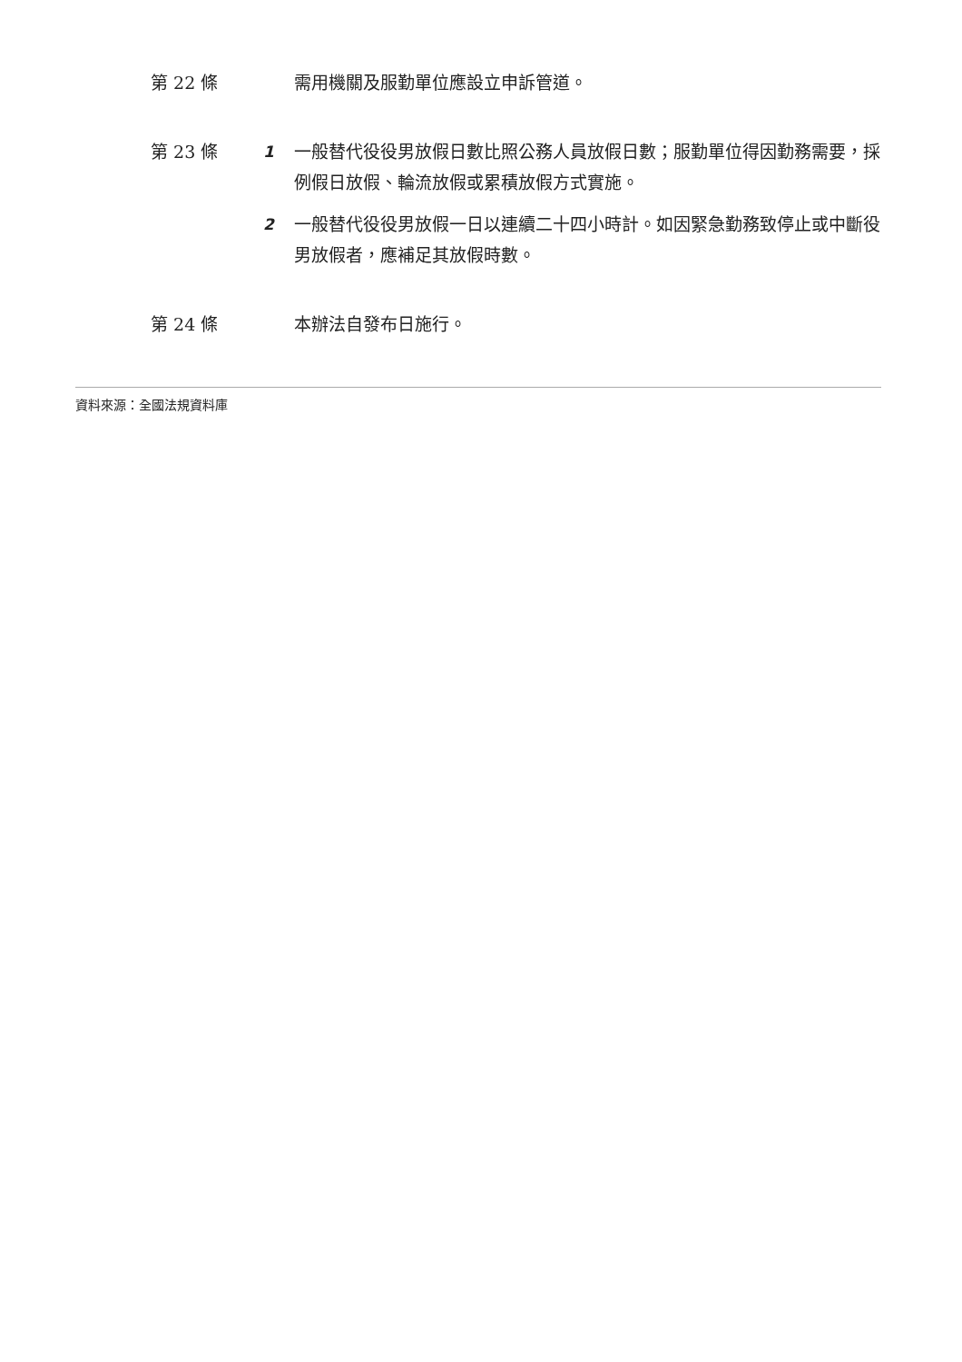第 22 條 需用機關及服勤單位應設立申訴管道。
第 23 條 1 一般替代役役男放假日數比照公務人員放假日數；服勤單位得因勤務需要，採例假日放假、輪流放假或累積放假方式實施。
2 一般替代役役男放假一日以連續二十四小時計。如因緊急勤務致停止或中斷役男放假者，應補足其放假時數。
第 24 條 本辦法自發布日施行。
資料來源：全國法規資料庫